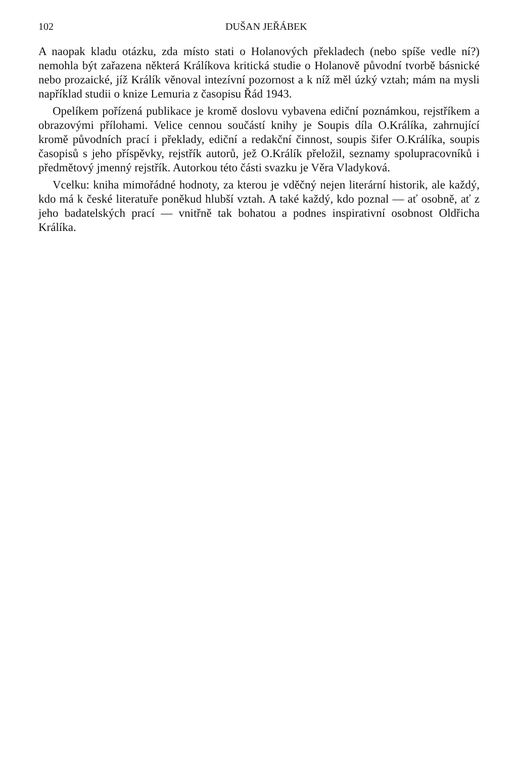102 DUŠAN JEŘÁBEK
A naopak kladu otázku, zda místo stati o Holanových překladech (nebo spíše vedle ní?) nemohla být zařazena některá Králíkova kritická studie o Holanově původní tvorbě básnické nebo prozaické, jíž Králík věnoval intezívní pozornost a k níž měl úzký vztah; mám na mysli například studii o knize Lemuria z časopisu Řád 1943.
Opelíkem pořízená publikace je kromě doslovu vybavena ediční poznámkou, rejstříkem a obrazovými přílohami. Velice cennou součástí knihy je Soupis díla O.Králíka, zahrnující kromě původních prací i překlady, ediční a redakční činnost, soupis šifer O.Králíka, soupis časopisů s jeho příspěvky, rejstřík autorů, jež O.Králík přeložil, seznamy spolupracovníků i předmětový jmenný rejstřík. Autorkou této části svazku je Věra Vladyková.
Vcelku: kniha mimořádné hodnoty, za kterou je vděčný nejen literární historik, ale každý, kdo má k české literatuře poněkud hlubší vztah. A také každý, kdo poznal — ať osobně, ať z jeho badatelských prací — vnitřně tak bohatou a podnes inspirativní osobnost Oldřicha Králíka.